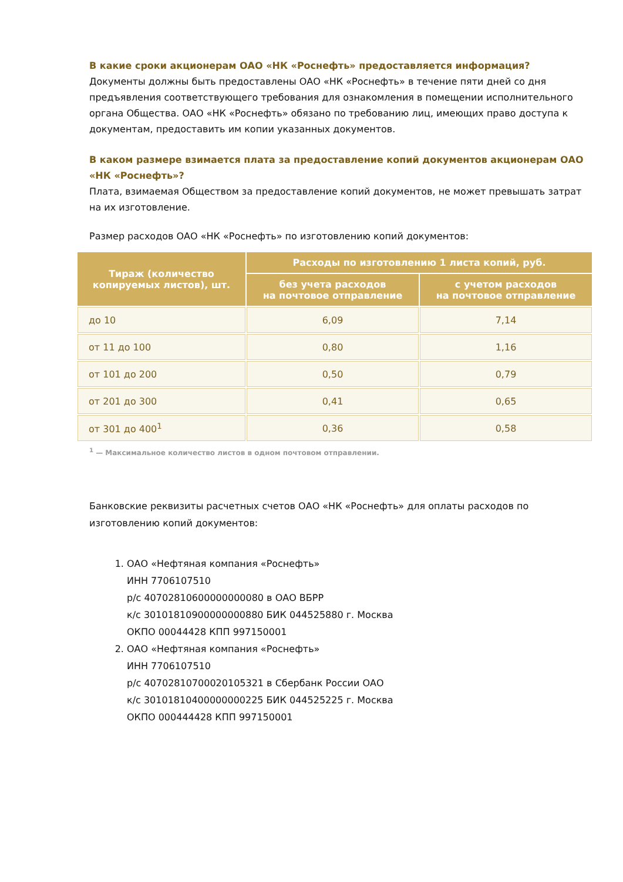В какие сроки акционерам ОАО «НК «Роснефть» предоставляется информация?
Документы должны быть предоставлены ОАО «НК «Роснефть» в течение пяти дней со дня предъявления соответствующего требования для ознакомления в помещении исполнительного органа Общества. ОАО «НК «Роснефть» обязано по требованию лиц, имеющих право доступа к документам, предоставить им копии указанных документов.
В каком размере взимается плата за предоставление копий документов акционерам ОАО «НК «Роснефть»?
Плата, взимаемая Обществом за предоставление копий документов, не может превышать затрат на их изготовление.
Размер расходов ОАО «НК «Роснефть» по изготовлению копий документов:
| Тираж (количество копируемых листов), шт. | Расходы по изготовлению 1 листа копий, руб. | |
| --- | --- | --- |
| | без учета расходов на почтовое отправление | с учетом расходов на почтовое отправление |
| до 10 | 6,09 | 7,14 |
| от 11 до 100 | 0,80 | 1,16 |
| от 101 до 200 | 0,50 | 0,79 |
| от 201 до 300 | 0,41 | 0,65 |
| от 301 до 400<sup>1</sup> | 0,36 | 0,58 |
<sup>1</sup> — Максимальное количество листов в одном почтовом отправлении.
Банковские реквизиты расчетных счетов ОАО «НК «Роснефть» для оплаты расходов по изготовлению копий документов:
1. ОАО «Нефтяная компания «Роснефть»
ИНН 7706107510
р/с 40702810600000000080 в ОАО ВБРР
к/с 30101810900000000880 БИК 044525880 г. Москва
ОКПО 00044428 КПП 997150001
2. ОАО «Нефтяная компания «Роснефть»
ИНН 7706107510
р/с 40702810700020105321 в Сбербанк России ОАО
к/с 30101810400000000225 БИК 044525225 г. Москва
ОКПО 000444428 КПП 997150001